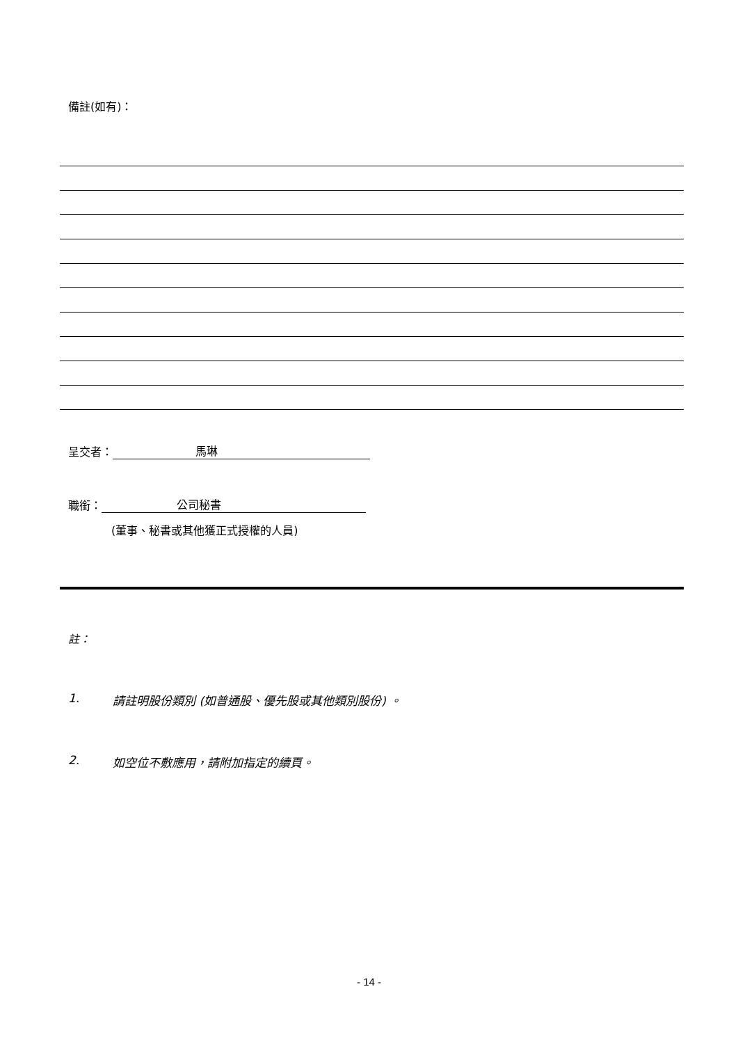備註(如有)：
呈交者： 馬琳
職銜： 公司秘書
(董事、秘書或其他獲正式授權的人員)
註：
1. 請註明股份類別 (如普通股、優先股或其他類別股份) 。
2. 如空位不敷應用，請附加指定的續頁。
- 14 -